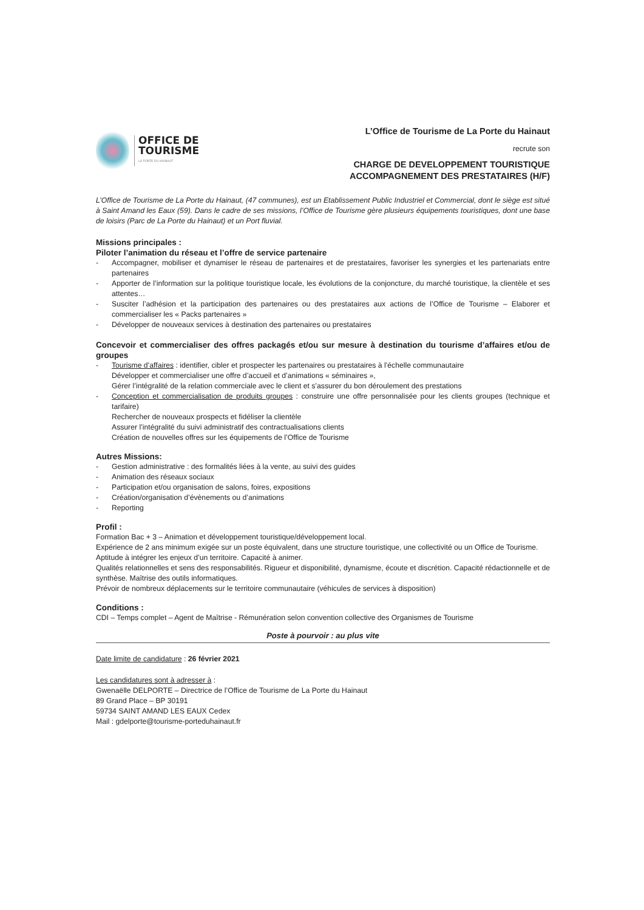OFFICE DE
TOURISME
LA PORTE DU HAINAUT
L’Office de Tourisme de La Porte du Hainaut
recrute son
CHARGE DE DEVELOPPEMENT TOURISTIQUE
ACCOMPAGNEMENT DES PRESTATAIRES (H/F)
L’Office de Tourisme de La Porte du Hainaut, (47 communes), est un Etablissement Public Industriel et Commercial, dont le siège est situé à Saint Amand les Eaux (59). Dans le cadre de ses missions, l’Office de Tourisme gère plusieurs équipements touristiques, dont une base de loisirs (Parc de La Porte du Hainaut) et un Port fluvial.
Missions principales :
Piloter l’animation du réseau et l’offre de service partenaire
- Accompagner, mobiliser et dynamiser le réseau de partenaires et de prestataires, favoriser les synergies et les partenariats entre partenaires
- Apporter de l’information sur la politique touristique locale, les évolutions de la conjoncture, du marché touristique, la clientèle et ses attentes…
- Susciter l’adhésion et la participation des partenaires ou des prestataires aux actions de l’Office de Tourisme – Elaborer et commercialiser les « Packs partenaires »
- Développer de nouveaux services à destination des partenaires ou prestataires
Concevoir et commercialiser des offres packagés et/ou sur mesure à destination du tourisme d’affaires et/ou de groupes
- Tourisme d’affaires : identifier, cibler et prospecter les partenaires ou prestataires à l’échelle communautaire
Développer et commercialiser une offre d’accueil et d’animations « séminaires »,
Gérer l’intégralité de la relation commerciale avec le client et s’assurer du bon déroulement des prestations
- Conception et commercialisation de produits groupes : construire une offre personnalisée pour les clients groupes (technique et tarifaire)
Rechercher de nouveaux prospects et fidéliser la clientèle
Assurer l’intégralité du suivi administratif des contractualisations clients
Création de nouvelles offres sur les équipements de l’Office de Tourisme
Autres Missions:
- Gestion administrative : des formalités liées à la vente, au suivi des guides
- Animation des réseaux sociaux
- Participation et/ou organisation de salons, foires, expositions
- Création/organisation d’évènements ou d’animations
- Reporting
Profil :
Formation Bac + 3 – Animation et développement touristique/développement local.
Expérience de 2 ans minimum exigée sur un poste équivalent, dans une structure touristique, une collectivité ou un Office de Tourisme.
Aptitude à intégrer les enjeux d’un territoire. Capacité à animer.
Qualités relationnelles et sens des responsabilités. Rigueur et disponibilité, dynamisme, écoute et discrétion. Capacité rédactionnelle et de synthèse. Maîtrise des outils informatiques.
Prévoir de nombreux déplacements sur le territoire communautaire (véhicules de services à disposition)
Conditions :
CDI – Temps complet – Agent de Maîtrise - Rémunération selon convention collective des Organismes de Tourisme
Poste à pourvoir : au plus vite
Date limite de candidature : 26 février 2021
Les candidatures sont à adresser à :
Gwenaëlle DELPORTE – Directrice de l’Office de Tourisme de La Porte du Hainaut
89 Grand Place – BP 30191
59734 SAINT AMAND LES EAUX Cedex
Mail : gdelporte@tourisme-porteduhainaut.fr